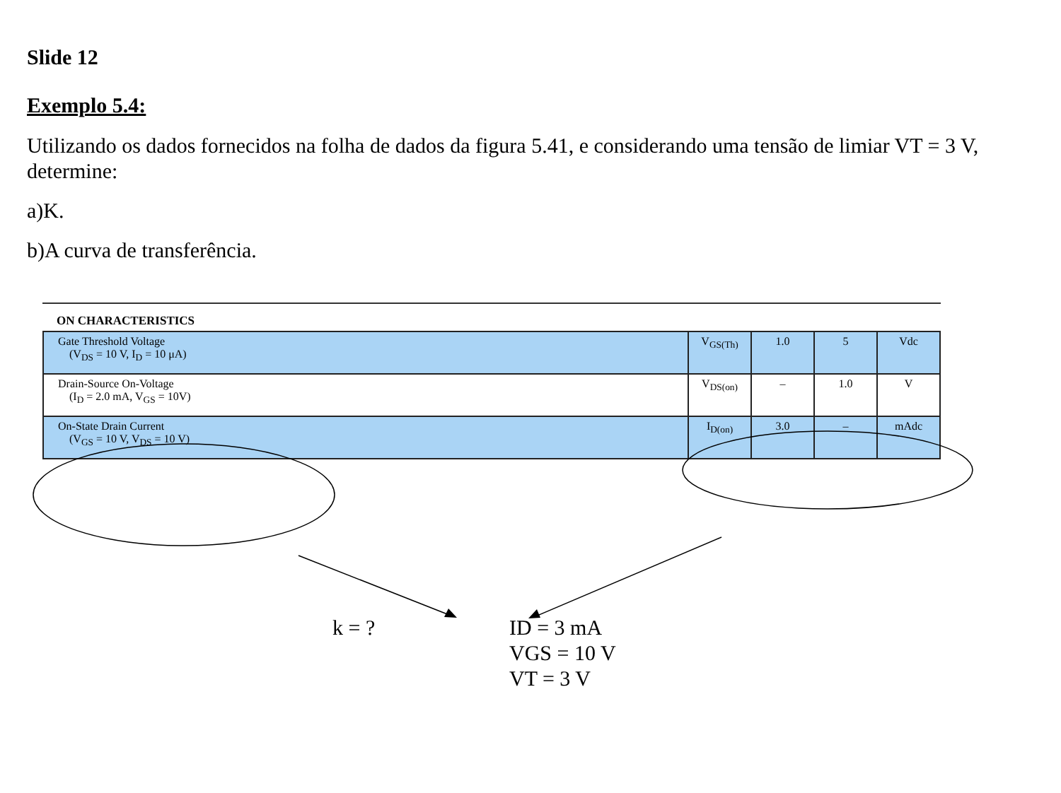Slide 12
Exemplo 5.4:
Utilizando os dados fornecidos na folha de dados da figura 5.41, e considerando uma tensão de limiar VT = 3 V, determine:
a)K.
b)A curva de transferência.
ON CHARACTERISTICS
| Gate Threshold Voltage (V<sub>DS</sub> = 10 V, I<sub>D</sub> = 10 μA) | V<sub>GS(Th)</sub> | 1.0 | 5 | Vdc |
| Drain-Source On-Voltage (I<sub>D</sub> = 2.0 mA, V<sub>GS</sub> = 10V) | V<sub>DS(on)</sub> | – | 1.0 | V |
| On-State Drain Current (V<sub>GS</sub> = 10 V, V<sub>DS</sub> = 10 V) | I<sub>D(on)</sub> | 3.0 | – | mAdc |
k = ? ID = 3 mA
VGS = 10 V
VT = 3 V